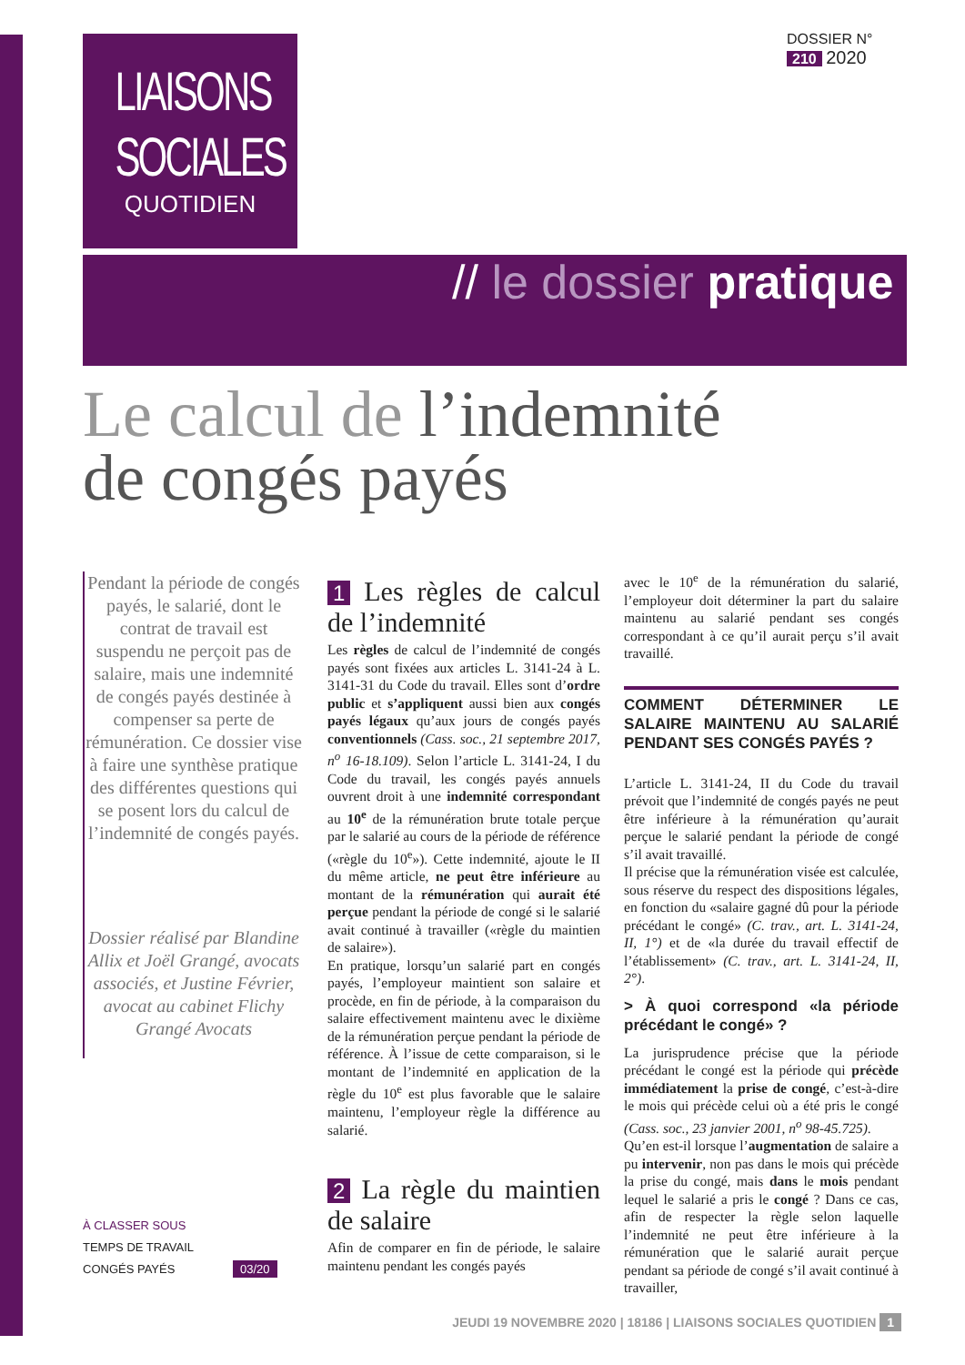LIAISONS
SOCIALES
QUOTIDIEN
DOSSIER N°
210 2020
// le dossier pratique
Le calcul de l’indemnité
de congés payés
Pendant la période de congés payés, le salarié, dont le contrat de travail est suspendu ne perçoit pas de salaire, mais une indemnité de congés payés destinée à compenser sa perte de rémunération. Ce dossier vise à faire une synthèse pratique des différentes questions qui se posent lors du calcul de l’indemnité de congés payés.
Dossier réalisé par Blandine Allix et Joël Grangé, avocats associés, et Justine Février, avocat au cabinet Flichy Grangé Avocats
À CLASSER SOUS
TEMPS DE TRAVAIL
CONGÉS PAYÉS 03/20
1 Les règles de calcul de l’indemnité
Les règles de calcul de l’indemnité de congés payés sont fixées aux articles L. 3141-24 à L. 3141-31 du Code du travail. Elles sont d’ordre public et s’appliquent aussi bien aux congés payés légaux qu’aux jours de congés payés conventionnels (Cass. soc., 21 septembre 2017, n<sup>o</sup> 16-18.109). Selon l’article L. 3141-24, I du Code du travail, les congés payés annuels ouvrent droit à une indemnité correspondant au 10<sup>e</sup> de la rémunération brute totale perçue par le salarié au cours de la période de référence («règle du 10<sup>e</sup>»). Cette indemnité, ajoute le II du même article, ne peut être inférieure au montant de la rémunération qui aurait été perçue pendant la période de congé si le salarié avait continué à travailler («règle du maintien de salaire»).
En pratique, lorsqu’un salarié part en congés payés, l’employeur maintient son salaire et procède, en fin de période, à la comparaison du salaire effectivement maintenu avec le dixième de la rémunération perçue pendant la période de référence. À l’issue de cette comparaison, si le montant de l’indemnité en application de la règle du 10<sup>e</sup> est plus favorable que le salaire maintenu, l’employeur règle la différence au salarié.
2 La règle du maintien de salaire
Afin de comparer en fin de période, le salaire maintenu pendant les congés payés
avec le 10<sup>e</sup> de la rémunération du salarié, l’employeur doit déterminer la part du salaire maintenu au salarié pendant ses congés correspondant à ce qu’il aurait perçu s’il avait travaillé.
COMMENT DÉTERMINER LE SALAIRE MAINTENU AU SALARIÉ PENDANT SES CONGÉS PAYÉS ?
L’article L. 3141-24, II du Code du travail prévoit que l’indemnité de congés payés ne peut être inférieure à la rémunération qu’aurait perçue le salarié pendant la période de congé s’il avait travaillé.
Il précise que la rémunération visée est calculée, sous réserve du respect des dispositions légales, en fonction du «salaire gagné dû pour la période précédant le congé» (C. trav., art. L. 3141-24, II, 1°) et de «la durée du travail effectif de l’établissement» (C. trav., art. L. 3141-24, II, 2°).
> À quoi correspond «la période précédant le congé» ?
La jurisprudence précise que la période précédant le congé est la période qui précède immédiatement la prise de congé, c’est-à-dire le mois qui précède celui où a été pris le congé (Cass. soc., 23 janvier 2001, n<sup>o</sup> 98-45.725).
Qu’en est-il lorsque l’augmentation de salaire a pu intervenir, non pas dans le mois qui précède la prise du congé, mais dans le mois pendant lequel le salarié a pris le congé ? Dans ce cas, afin de respecter la règle selon laquelle l’indemnité ne peut être inférieure à la rémunération que le salarié aurait perçue pendant sa période de congé s’il avait continué à travailler,
JEUDI 19 NOVEMBRE 2020 | 18186 | LIAISONS SOCIALES QUOTIDIEN 1